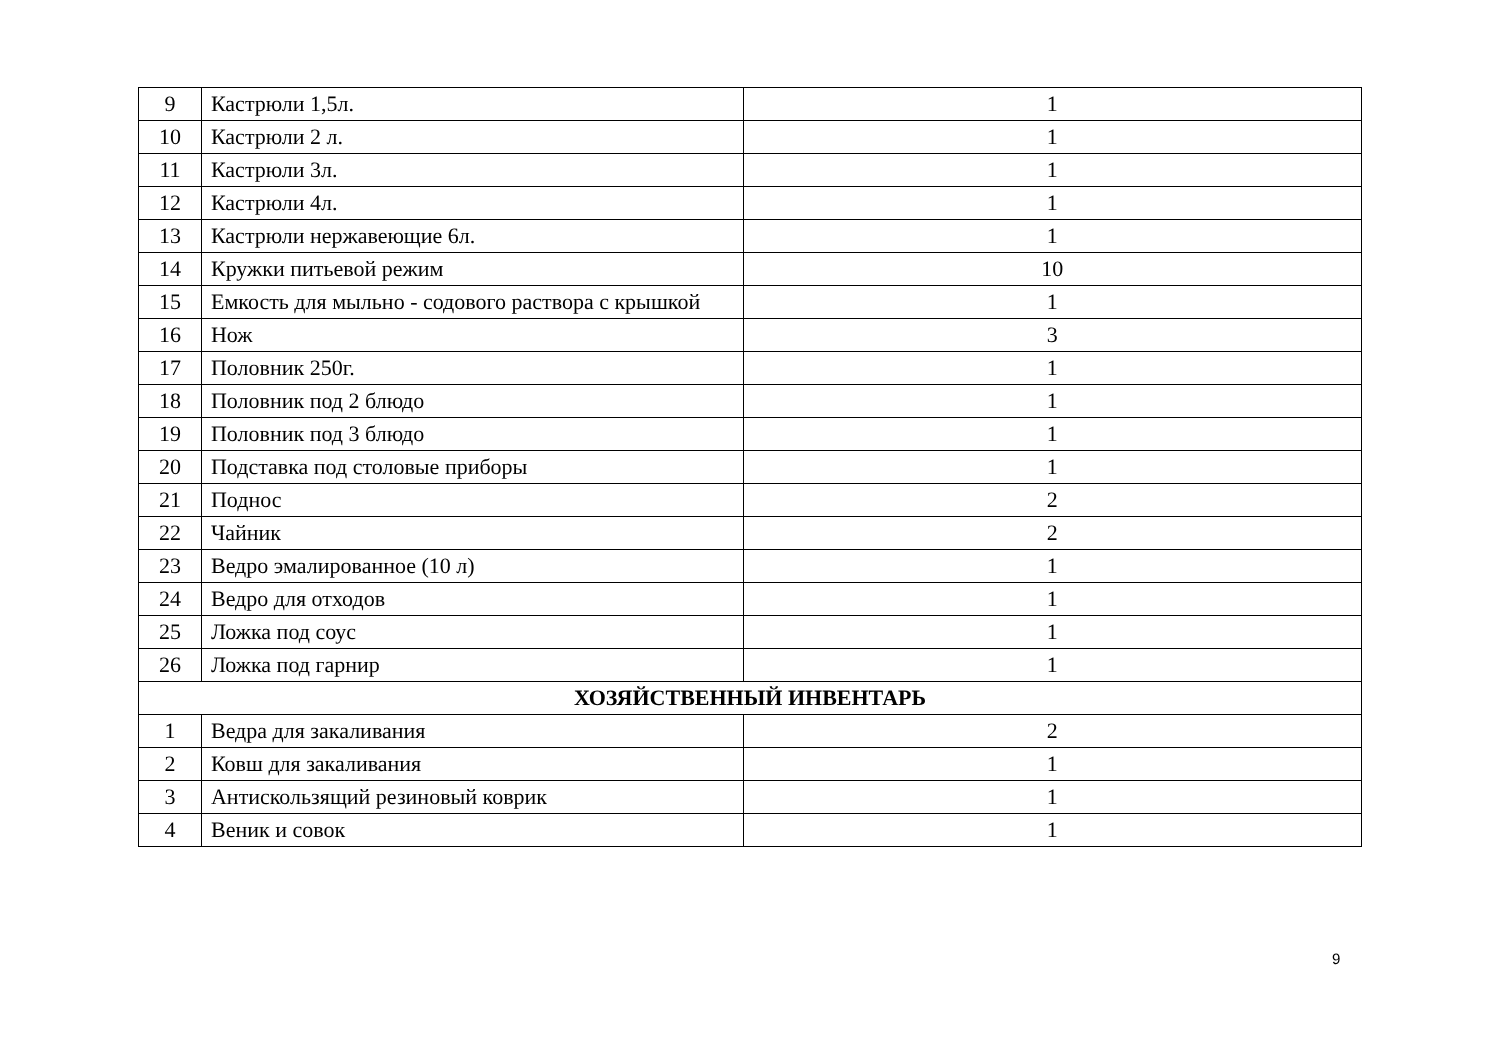| 9 | Кастрюли 1,5л. | 1 |
| 10 | Кастрюли 2 л. | 1 |
| 11 | Кастрюли 3л. | 1 |
| 12 | Кастрюли 4л. | 1 |
| 13 | Кастрюли нержавеющие 6л. | 1 |
| 14 | Кружки питьевой режим | 10 |
| 15 | Емкость для мыльно - содового раствора с крышкой | 1 |
| 16 | Нож | 3 |
| 17 | Половник 250г. | 1 |
| 18 | Половник под 2 блюдо | 1 |
| 19 | Половник под 3 блюдо | 1 |
| 20 | Подставка под столовые приборы | 1 |
| 21 | Поднос | 2 |
| 22 | Чайник | 2 |
| 23 | Ведро эмалированное (10 л) | 1 |
| 24 | Ведро для отходов | 1 |
| 25 | Ложка под соус | 1 |
| 26 | Ложка под гарнир | 1 |
| ХОЗЯЙСТВЕННЫЙ ИНВЕНТАРЬ | | |
| 1 | Ведра для закаливания | 2 |
| 2 | Ковш для закаливания | 1 |
| 3 | Антискользящий резиновый коврик | 1 |
| 4 | Веник и совок | 1 |
9